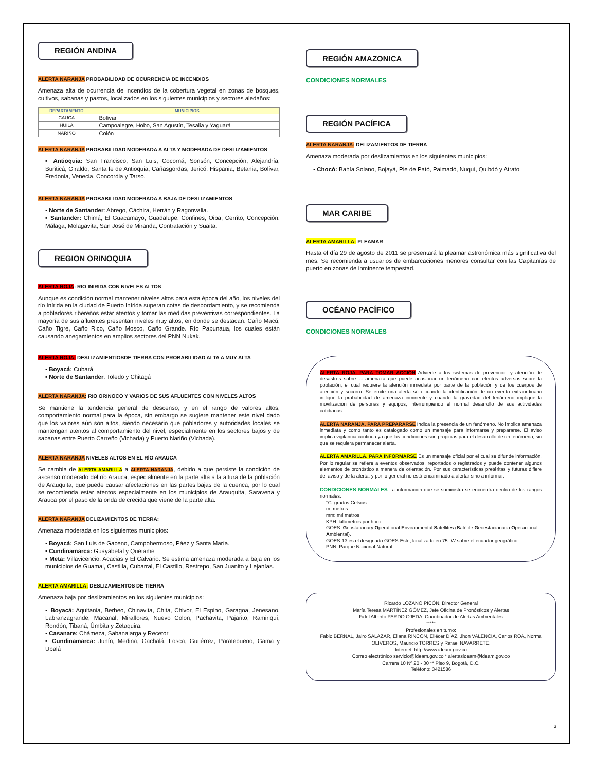REGIÓN ANDINA
ALERTA NARANJA PROBABILIDAD DE OCURRENCIA DE INCENDIOS
Amenaza alta de ocurrencia de incendios de la cobertura vegetal en zonas de bosques, cultivos, sabanas y pastos, localizados en los siguientes municipios y sectores aledaños:
| DEPARTAMENTO | MUNICIPIOS |
| --- | --- |
| CAUCA | Bolívar |
| HUILA | Campoalegre, Hobo, San Agustín, Tesalia y Yaguará |
| NARIÑO | Colón |
ALERTA NARANJA PROBABILIDAD MODERADA A ALTA Y MODERADA DE DESLIZAMIENTOS
▪ Antioquia: San Francisco, San Luis, Cocorná, Sonsón, Concepción, Alejandría, Buriticá, Giraldo, Santa fe de Antioquia, Cañasgordas, Jericó, Hispania, Betania, Bolívar, Fredonia, Venecia, Concordia y Tarso.
ALERTA NARANJA PROBABILIDAD MODERADA A BAJA DE DESLIZAMIENTOS
▪ Norte de Santander: Abrego, Cáchira, Herrán y Ragonvalia.
▪ Santander: Chimá, El Guacamayo, Guadalupe, Confines, Oiba, Cerrito, Concepción, Málaga, Molagavita, San José de Miranda, Contratación y Suaita.
REGION ORINOQUIA
ALERTA ROJA: RIO INIRIDA CON NIVELES ALTOS
Aunque es condición normal mantener niveles altos para esta época del año, los niveles del río Inírida en la ciudad de Puerto Inírida superan cotas de desbordamiento, y se recomienda a pobladores ribereños estar atentos y tomar las medidas preventivas correspondientes. La mayoría de sus afluentes presentan niveles muy altos, en donde se destacan: Caño Macú, Caño Tigre, Caño Rico, Caño Mosco, Caño Grande. Río Papunaua, los cuales están causando anegamientos en amplios sectores del PNN Nukak.
ALERTA ROJA: DESLIZAMIENTIOSDE TIERRA CON PROBABILIDAD ALTA A MUY ALTA
▪ Boyacá: Cubará
▪ Norte de Santander: Toledo y Chitagá
ALERTA NARANJA: RIO ORINOCO Y VARIOS DE SUS AFLUENTES CON NIVELES ALTOS
Se mantiene la tendencia general de descenso, y en el rango de valores altos, comportamiento normal para la época, sin embargo se sugiere mantener este nivel dado que los valores aún son altos, siendo necesario que pobladores y autoridades locales se mantengan atentos al comportamiento del nivel, especialmente en los sectores bajos y de sabanas entre Puerto Carreño (Vichada) y Puerto Nariño (Vichada).
ALERTA NARANJA NIVELES ALTOS EN EL RÍO ARAUCA
Se cambia de ALERTA AMARILLA a ALERTA NARANJA, debido a que persiste la condición de ascenso moderado del río Arauca, especialmente en la parte alta a la altura de la población de Arauquita, que puede causar afectaciones en las partes bajas de la cuenca, por lo cual se recomienda estar atentos especialmente en los municipios de Arauquita, Saravena y Arauca por el paso de la onda de crecida que viene de la parte alta.
ALERTA NARANJA DELIZAMIENTOS DE TIERRA:
Amenaza moderada en los siguientes municipios:
▪ Boyacá: San Luis de Gaceno, Campohermoso, Páez y Santa María.
▪ Cundinamarca: Guayabetal y Quetame
▪ Meta: Villavicencio, Acacias y El Calvario. Se estima amenaza moderada a baja en los municipios de Guamal, Castilla, Cubarral, El Castillo, Restrepo, San Juanito y Lejanías.
ALERTA AMARILLA: DESLIZAMIENTOS DE TIERRA
Amenaza baja por deslizamientos en los siguientes municipios:
▪ Boyacá: Aquitania, Berbeo, Chinavita, Chita, Chivor, El Espino, Garagoa, Jenesano, Labranzagrande, Macanal, Miraflores, Nuevo Colon, Pachavita, Pajarito, Ramiriquí, Rondón, Tibaná, Úmbita y Zetaquira.
▪ Casanare: Chámeza, Sabanalarga y Recetor
▪ Cundinamarca: Junín, Medina, Gachalá, Fosca, Gutiérrez, Paratebueno, Gama y Ubalá
REGIÓN AMAZONICA
CONDICIONES NORMALES
REGIÓN PACÍFICA
ALERTA NARANJA: DELIZAMIENTOS DE TIERRA
Amenaza moderada por deslizamientos en los siguientes municipios:
▪ Chocó: Bahía Solano, Bojayá, Pie de Pató, Paimadó, Nuquí, Quibdó y Atrato
MAR CARIBE
ALERTA AMARILLA: PLEAMAR
Hasta el día 29 de agosto de 2011 se presentará la pleamar astronómica más significativa del mes. Se recomienda a usuarios de embarcaciones menores consultar con las Capitanías de puerto en zonas de inminente tempestad.
OCÉANO PACÍFICO
CONDICIONES NORMALES
ALERTA ROJA. PARA TOMAR ACCIÓN Advierte a los sistemas de prevención y atención de desastres sobre la amenaza que puede ocasionar un fenómeno con efectos adversos sobre la población, el cual requiere la atención inmediata por parte de la población y de los cuerpos de atención y socorro. Se emite una alerta sólo cuando la identificación de un evento extraordinario indique la probabilidad de amenaza inminente y cuando la gravedad del fenómeno implique la movilización de personas y equipos, interrumpiendo el normal desarrollo de sus actividades cotidianas.
ALERTA NARANJA. PARA PREPARARSE Indica la presencia de un fenómeno. No implica amenaza inmediata y como tanto es catalogado como un mensaje para informarse y prepararse. El aviso implica vigilancia continua ya que las condiciones son propicias para el desarrollo de un fenómeno, sin que se requiera permanecer alerta.
ALERTA AMARILLA. PARA INFORMARSE Es un mensaje oficial por el cual se difunde información. Por lo regular se refiere a eventos observados, reportados o registrados y puede contener algunos elementos de pronóstico a manera de orientación. Por sus características pretéritas y futuras difiere del aviso y de la alerta, y por lo general no está encaminado a alertar sino a informar.
CONDICIONES NORMALES La información que se suministra se encuentra dentro de los rangos normales.
°C: grados Celsius
m: metros
mm: milímetros
KPH: kilómetros por hora
GOES: Geostationary Operational Environmental Satellites (Satélite Geoestacionario Operacional Ambiental).
GOES-13 es el designado GOES-Este, localizado en 75° W sobre el ecuador geográfico.
PNN: Parque Nacional Natural
Ricardo LOZANO PICÓN, Director General
María Teresa MARTÍNEZ GÓMEZ, Jefe Oficina de Pronósticos y Alertas
Fidel Alberto PARDO OJEDA, Coordinador de Alertas Ambientales
*****
Profesionales en turno:
Fabio BERNAL, Jairo SALAZAR, Eliana RINCON, Eliécer DÍAZ, Jhon VALENCIA, Carlos ROA, Norma OLIVEROS, Mauricio TORRES y Rafael NAVARRETE.
Internet: http://www.ideam.gov.co
Correo electrónico servicio@ideam.gov.co * alertasideam@ideam.gov.co
Carrera 10 Nº 20 - 30 ** Piso 9, Bogotá, D.C.
Teléfono: 3421586
3